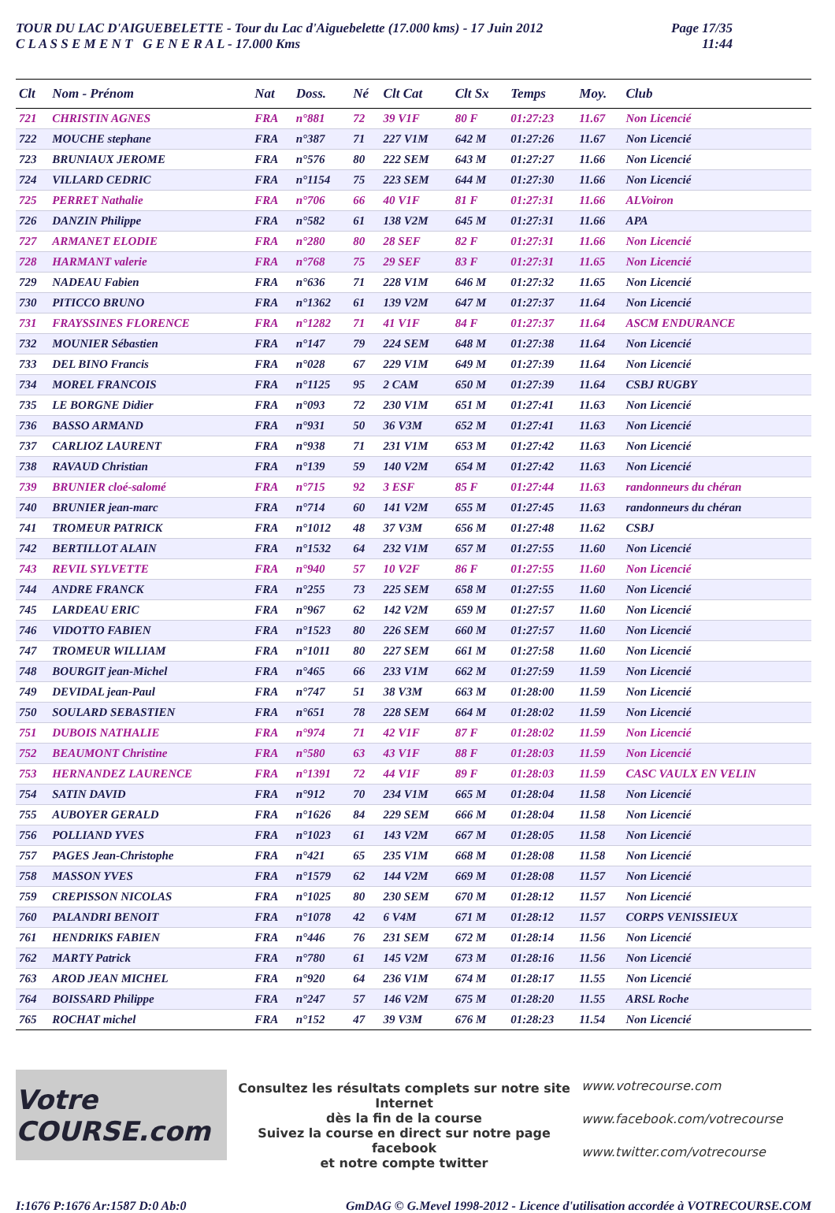TOUR DU LAC D'AIGUEBELETTE - Tour du Lac d'Aiguebelette (17.000 kms) - 17 Juin 2012
C L A S S E M E N T G E N E R A L - 17.000 Kms
Page 17/35
11:44
| Clt | Nom - Prénom | Nat | Doss. | Né | Clt Cat | Clt Sx | Temps | Moy. | Club |
| --- | --- | --- | --- | --- | --- | --- | --- | --- | --- |
| 721 | CHRISTIN AGNES | FRA | n°881 | 72 | 39 V1F | 80 F | 01:27:23 | 11.67 | Non Licencié |
| 722 | MOUCHE stephane | FRA | n°387 | 71 | 227 V1M | 642 M | 01:27:26 | 11.67 | Non Licencié |
| 723 | BRUNIAUX JEROME | FRA | n°576 | 80 | 222 SEM | 643 M | 01:27:27 | 11.66 | Non Licencié |
| 724 | VILLARD CEDRIC | FRA | n°1154 | 75 | 223 SEM | 644 M | 01:27:30 | 11.66 | Non Licencié |
| 725 | PERRET Nathalie | FRA | n°706 | 66 | 40 V1F | 81 F | 01:27:31 | 11.66 | ALVoiron |
| 726 | DANZIN Philippe | FRA | n°582 | 61 | 138 V2M | 645 M | 01:27:31 | 11.66 | APA |
| 727 | ARMANET ELODIE | FRA | n°280 | 80 | 28 SEF | 82 F | 01:27:31 | 11.66 | Non Licencié |
| 728 | HARMANT valerie | FRA | n°768 | 75 | 29 SEF | 83 F | 01:27:31 | 11.65 | Non Licencié |
| 729 | NADEAU Fabien | FRA | n°636 | 71 | 228 V1M | 646 M | 01:27:32 | 11.65 | Non Licencié |
| 730 | PITICCO BRUNO | FRA | n°1362 | 61 | 139 V2M | 647 M | 01:27:37 | 11.64 | Non Licencié |
| 731 | FRAYSSINES FLORENCE | FRA | n°1282 | 71 | 41 V1F | 84 F | 01:27:37 | 11.64 | ASCM ENDURANCE |
| 732 | MOUNIER Sébastien | FRA | n°147 | 79 | 224 SEM | 648 M | 01:27:38 | 11.64 | Non Licencié |
| 733 | DEL BINO Francis | FRA | n°028 | 67 | 229 V1M | 649 M | 01:27:39 | 11.64 | Non Licencié |
| 734 | MOREL FRANCOIS | FRA | n°1125 | 95 | 2 CAM | 650 M | 01:27:39 | 11.64 | CSBJ RUGBY |
| 735 | LE BORGNE Didier | FRA | n°093 | 72 | 230 V1M | 651 M | 01:27:41 | 11.63 | Non Licencié |
| 736 | BASSO ARMAND | FRA | n°931 | 50 | 36 V3M | 652 M | 01:27:41 | 11.63 | Non Licencié |
| 737 | CARLIOZ LAURENT | FRA | n°938 | 71 | 231 V1M | 653 M | 01:27:42 | 11.63 | Non Licencié |
| 738 | RAVAUD Christian | FRA | n°139 | 59 | 140 V2M | 654 M | 01:27:42 | 11.63 | Non Licencié |
| 739 | BRUNIER cloé-salomé | FRA | n°715 | 92 | 3 ESF | 85 F | 01:27:44 | 11.63 | randonneurs du chéran |
| 740 | BRUNIER jean-marc | FRA | n°714 | 60 | 141 V2M | 655 M | 01:27:45 | 11.63 | randonneurs du chéran |
| 741 | TROMEUR PATRICK | FRA | n°1012 | 48 | 37 V3M | 656 M | 01:27:48 | 11.62 | CSBJ |
| 742 | BERTILLOT ALAIN | FRA | n°1532 | 64 | 232 V1M | 657 M | 01:27:55 | 11.60 | Non Licencié |
| 743 | REVIL SYLVETTE | FRA | n°940 | 57 | 10 V2F | 86 F | 01:27:55 | 11.60 | Non Licencié |
| 744 | ANDRE FRANCK | FRA | n°255 | 73 | 225 SEM | 658 M | 01:27:55 | 11.60 | Non Licencié |
| 745 | LARDEAU ERIC | FRA | n°967 | 62 | 142 V2M | 659 M | 01:27:57 | 11.60 | Non Licencié |
| 746 | VIDOTTO FABIEN | FRA | n°1523 | 80 | 226 SEM | 660 M | 01:27:57 | 11.60 | Non Licencié |
| 747 | TROMEUR WILLIAM | FRA | n°1011 | 80 | 227 SEM | 661 M | 01:27:58 | 11.60 | Non Licencié |
| 748 | BOURGIT jean-Michel | FRA | n°465 | 66 | 233 V1M | 662 M | 01:27:59 | 11.59 | Non Licencié |
| 749 | DEVIDAL jean-Paul | FRA | n°747 | 51 | 38 V3M | 663 M | 01:28:00 | 11.59 | Non Licencié |
| 750 | SOULARD SEBASTIEN | FRA | n°651 | 78 | 228 SEM | 664 M | 01:28:02 | 11.59 | Non Licencié |
| 751 | DUBOIS NATHALIE | FRA | n°974 | 71 | 42 V1F | 87 F | 01:28:02 | 11.59 | Non Licencié |
| 752 | BEAUMONT Christine | FRA | n°580 | 63 | 43 V1F | 88 F | 01:28:03 | 11.59 | Non Licencié |
| 753 | HERNANDEZ LAURENCE | FRA | n°1391 | 72 | 44 V1F | 89 F | 01:28:03 | 11.59 | CASC VAULX EN VELIN |
| 754 | SATIN DAVID | FRA | n°912 | 70 | 234 V1M | 665 M | 01:28:04 | 11.58 | Non Licencié |
| 755 | AUBOYER GERALD | FRA | n°1626 | 84 | 229 SEM | 666 M | 01:28:04 | 11.58 | Non Licencié |
| 756 | POLLIAND YVES | FRA | n°1023 | 61 | 143 V2M | 667 M | 01:28:05 | 11.58 | Non Licencié |
| 757 | PAGES Jean-Christophe | FRA | n°421 | 65 | 235 V1M | 668 M | 01:28:08 | 11.58 | Non Licencié |
| 758 | MASSON YVES | FRA | n°1579 | 62 | 144 V2M | 669 M | 01:28:08 | 11.57 | Non Licencié |
| 759 | CREPISSON NICOLAS | FRA | n°1025 | 80 | 230 SEM | 670 M | 01:28:12 | 11.57 | Non Licencié |
| 760 | PALANDRI BENOIT | FRA | n°1078 | 42 | 6 V4M | 671 M | 01:28:12 | 11.57 | CORPS VENISSIEUX |
| 761 | HENDRIKS FABIEN | FRA | n°446 | 76 | 231 SEM | 672 M | 01:28:14 | 11.56 | Non Licencié |
| 762 | MARTY Patrick | FRA | n°780 | 61 | 145 V2M | 673 M | 01:28:16 | 11.56 | Non Licencié |
| 763 | AROD JEAN MICHEL | FRA | n°920 | 64 | 236 V1M | 674 M | 01:28:17 | 11.55 | Non Licencié |
| 764 | BOISSARD Philippe | FRA | n°247 | 57 | 146 V2M | 675 M | 01:28:20 | 11.55 | ARSL Roche |
| 765 | ROCHAT michel | FRA | n°152 | 47 | 39 V3M | 676 M | 01:28:23 | 11.54 | Non Licencié |
Votre COURSE.com
Consultez les résultats complets sur notre site Internet
dès la fin de la course
Suivez la course en direct sur notre page facebook
et notre compte twitter
www.votrecourse.com
www.facebook.com/votrecourse
www.twitter.com/votrecourse
I:1676 P:1676 Ar:1587 D:0 Ab:0 GmDAG © G.Mevel 1998-2012 - Licence d'utilisation accordée à VOTRECOURSE.COM